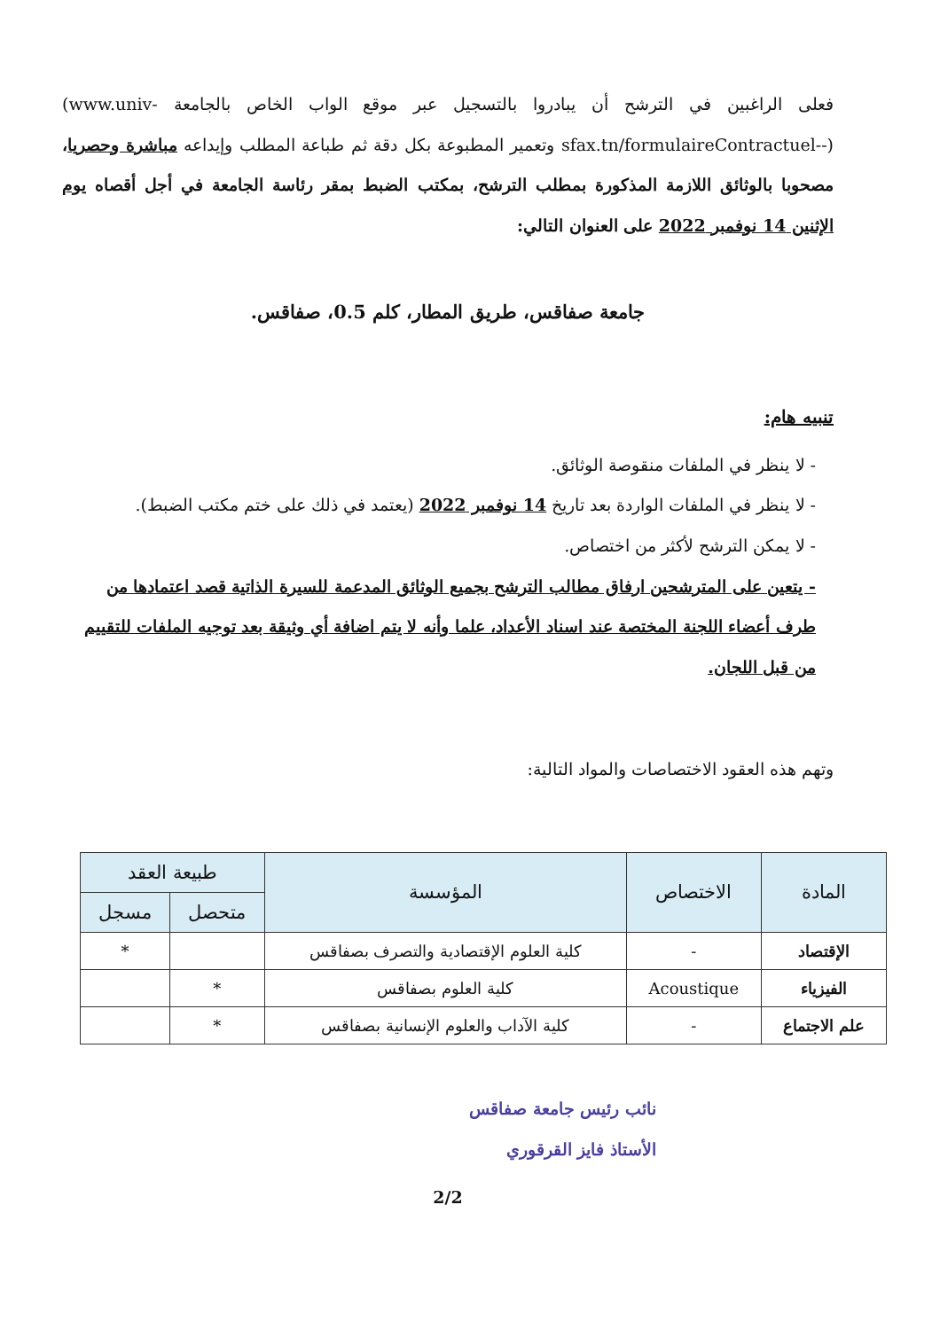فعلى الراغبين في الترشح أن يبادروا بالتسجيل عبر موقع الواب الخاص بالجامعة (www.univ-sfax.tn/formulaireContractuel--) وتعمير المطبوعة بكل دقة ثم طباعة المطلب وإيداعه مباشرة وحصريا، مصحوبا بالوثائق اللازمة المذكورة بمطلب الترشح، بمكتب الضبط بمقر رئاسة الجامعة في أجل أقصاه يوم الإثنين 14 نوفمبر 2022 على العنوان التالي:
جامعة صفاقس، طريق المطار، كلم 0.5، صفاقس.
تنبيه هام:
- لا ينظر في الملفات منقوصة الوثائق.
- لا ينظر في الملفات الواردة بعد تاريخ 14 نوفمبر 2022 (يعتمد في ذلك على ختم مكتب الضبط).
- لا يمكن الترشح لأكثر من اختصاص.
- يتعين على المترشحين ارفاق مطالب الترشح بجميع الوثائق المدعمة للسيرة الذاتية قصد اعتمادها من طرف أعضاء اللجنة المختصة عند اسناد الأعداد، علما وأنه لا يتم اضافة أي وثيقة بعد توجيه الملفات للتقييم من قبل اللجان.
وتهم هذه العقود الاختصاصات والمواد التالية:
| المادة | الاختصاص | المؤسسة | طبيعة العقد | |
| --- | --- | --- | --- | --- |
| | | | متحصل | مسجل |
| الإقتصاد | - | كلية العلوم الإقتصادية والتصرف بصفاقس | | * |
| الفيزياء | Acoustique | كلية العلوم بصفاقس | * | |
| علم الاجتماع | - | كلية الآداب والعلوم الإنسانية بصفاقس | * | |
نائب رئيس جامعة صفاقس
الأستاذ فايز القرقوري
2/2